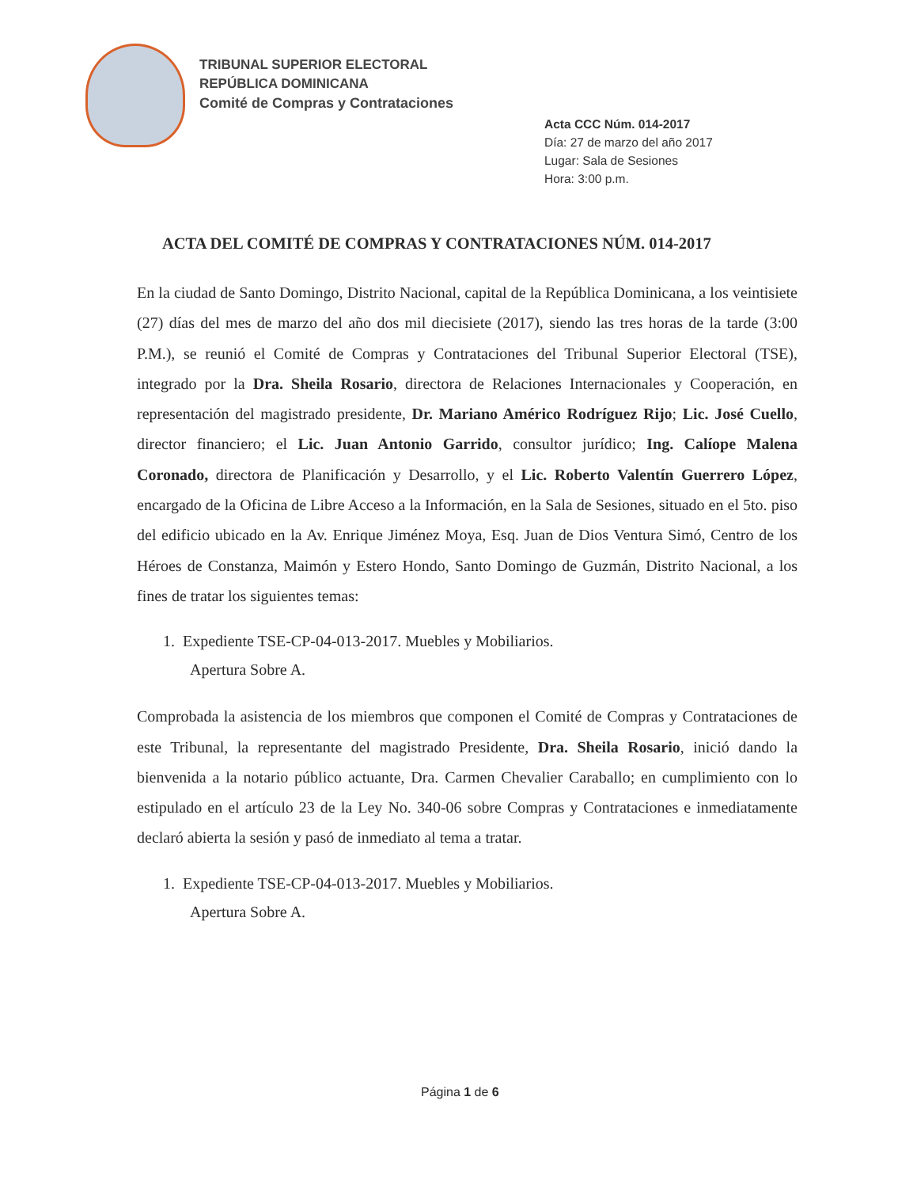TRIBUNAL SUPERIOR ELECTORAL
REPÚBLICA DOMINICANA
Comité de Compras y Contrataciones
Acta CCC Núm. 014-2017
Día: 27 de marzo del año 2017
Lugar: Sala de Sesiones
Hora: 3:00 p.m.
ACTA DEL COMITÉ DE COMPRAS Y CONTRATACIONES NÚM. 014-2017
En la ciudad de Santo Domingo, Distrito Nacional, capital de la República Dominicana, a los veintisiete (27) días del mes de marzo del año dos mil diecisiete (2017), siendo las tres horas de la tarde (3:00 P.M.), se reunió el Comité de Compras y Contrataciones del Tribunal Superior Electoral (TSE), integrado por la Dra. Sheila Rosario, directora de Relaciones Internacionales y Cooperación, en representación del magistrado presidente, Dr. Mariano Américo Rodríguez Rijo; Lic. José Cuello, director financiero; el Lic. Juan Antonio Garrido, consultor jurídico; Ing. Calíope Malena Coronado, directora de Planificación y Desarrollo, y el Lic. Roberto Valentín Guerrero López, encargado de la Oficina de Libre Acceso a la Información, en la Sala de Sesiones, situado en el 5to. piso del edificio ubicado en la Av. Enrique Jiménez Moya, Esq. Juan de Dios Ventura Simó, Centro de los Héroes de Constanza, Maimón y Estero Hondo, Santo Domingo de Guzmán, Distrito Nacional, a los fines de tratar los siguientes temas:
1. Expediente TSE-CP-04-013-2017. Muebles y Mobiliarios.
Apertura Sobre A.
Comprobada la asistencia de los miembros que componen el Comité de Compras y Contrataciones de este Tribunal, la representante del magistrado Presidente, Dra. Sheila Rosario, inició dando la bienvenida a la notario público actuante, Dra. Carmen Chevalier Caraballo; en cumplimiento con lo estipulado en el artículo 23 de la Ley No. 340-06 sobre Compras y Contrataciones e inmediatamente declaró abierta la sesión y pasó de inmediato al tema a tratar.
1. Expediente TSE-CP-04-013-2017. Muebles y Mobiliarios.
Apertura Sobre A.
Página 1 de 6